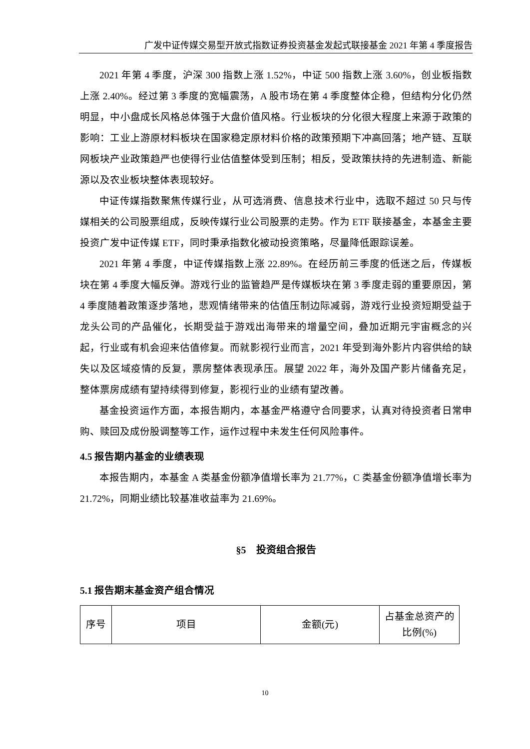广发中证传媒交易型开放式指数证券投资基金发起式联接基金 2021 年第 4 季度报告
2021 年第 4 季度，沪深 300 指数上涨 1.52%，中证 500 指数上涨 3.60%，创业板指数上涨 2.40%。经过第 3 季度的宽幅震荡，A 股市场在第 4 季度整体企稳，但结构分化仍然明显，中小盘成长风格总体强于大盘价值风格。行业板块的分化很大程度上来源于政策的影响：工业上游原材料板块在国家稳定原材料价格的政策预期下冲高回落；地产链、互联网板块产业政策趋严也使得行业估值整体受到压制；相反，受政策扶持的先进制造、新能源以及农业板块整体表现较好。
中证传媒指数聚焦传媒行业，从可选消费、信息技术行业中，选取不超过 50 只与传媒相关的公司股票组成，反映传媒行业公司股票的走势。作为 ETF 联接基金，本基金主要投资广发中证传媒 ETF，同时秉承指数化被动投资策略，尽量降低跟踪误差。
2021 年第 4 季度，中证传媒指数上涨 22.89%。在经历前三季度的低迷之后，传媒板块在第 4 季度大幅反弹。游戏行业的监管趋严是传媒板块在第 3 季度走弱的重要原因，第 4 季度随着政策逐步落地，悲观情绪带来的估值压制边际减弱，游戏行业投资短期受益于龙头公司的产品催化，长期受益于游戏出海带来的增量空间，叠加近期元宇宙概念的兴起，行业或有机会迎来估值修复。而就影视行业而言，2021 年受到海外影片内容供给的缺失以及区域疫情的反复，票房整体表现承压。展望 2022 年，海外及国产影片储备充足，整体票房成绩有望持续得到修复，影视行业的业绩有望改善。
基金投资运作方面，本报告期内，本基金严格遵守合同要求，认真对待投资者日常申购、赎回及成份股调整等工作，运作过程中未发生任何风险事件。
4.5 报告期内基金的业绩表现
本报告期内，本基金 A 类基金份额净值增长率为 21.77%，C 类基金份额净值增长率为 21.72%，同期业绩比较基准收益率为 21.69%。
§5　投资组合报告
5.1 报告期末基金资产组合情况
| 序号 | 项目 | 金额(元) | 占基金总资产的比例(%) |
10